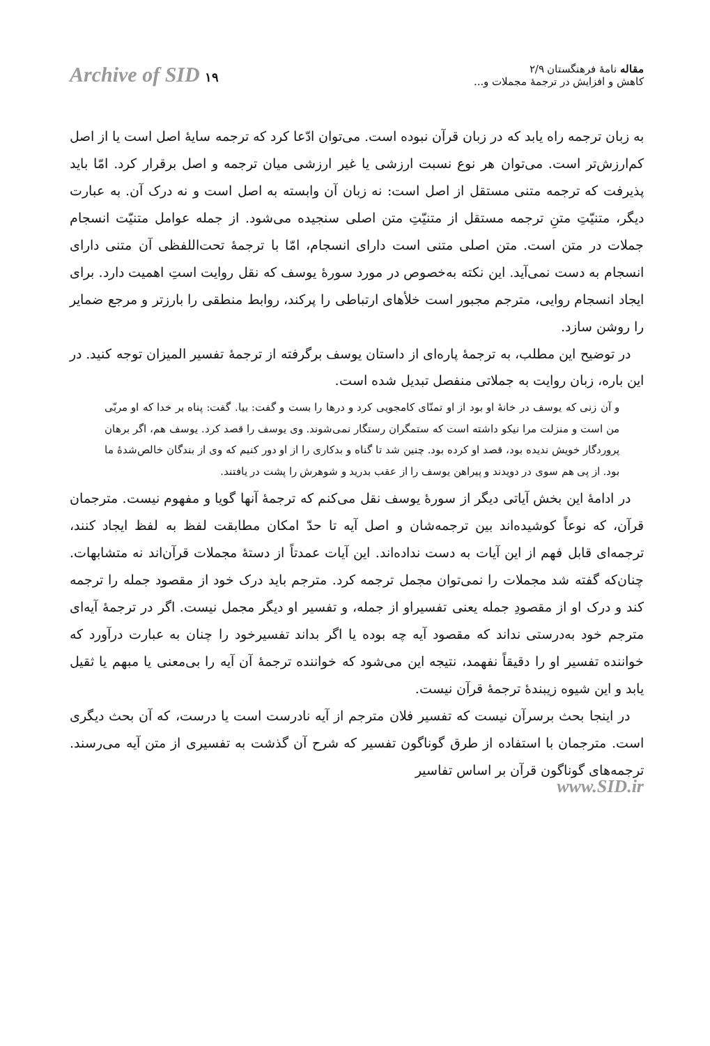مقاله نامهٔ فرهنگستان ۲/۹
کاهش و افزایش در ترجمهٔ مجملات و...
Archive of SID ۱۹
به زبان ترجمه راه یابد که در زبان قرآن نبوده است. می‌توان ادّعا کرد که ترجمه سایهٔ اصل است یا از اصل کم‌ارزش‌تر است. می‌توان هر نوع نسبت ارزشی یا غیر ارزشی میان ترجمه و اصل برقرار کرد. امّا باید پذیرفت که ترجمه متنی مستقل از اصل است: نه زبان آن وابسته به اصل است و نه درک آن. به عبارت دیگر، متنیّتِ متنِ ترجمه مستقل از متنیّتِ متن اصلی سنجیده می‌شود. از جمله عوامل متنیّت انسجام جملات در متن است. متن اصلی متنی است دارای انسجام، امّا با ترجمهٔ تحت‌اللفظی آن متنی دارای انسجام به دست نمی‌آید. این نکته به‌خصوص در مورد سورهٔ یوسف که نقل روایت استِ اهمیت دارد. برای ایجاد انسجام روایی، مترجم مجبور است خلأهای ارتباطی را پرکند، روابط منطقی را بارزتر و مرجع ضمایر را روشن سازد.
در توضیح این مطلب، به ترجمهٔ پاره‌ای از داستان یوسف برگرفته از ترجمهٔ تفسیر المیزان توجه کنید. در این باره، زبان روایت به جملاتی منفصل تبدیل شده است.
و آن زنی که یوسف در خانهٔ او بود از او تمنّای کامجویی کرد و درها را بست و گفت: بیا. گفت: پناه بر خدا که او مربّی من است و منزلت مرا نیکو داشته است که ستمگران رستگار نمی‌شوند. وی یوسف را قصد کرد. یوسف هم، اگر برهان پروردگار خویش ندیده بود، قصد او کرده بود. چنین شد تا گناه و بدکاری را از او دور کنیم که وی از بندگان خالص‌شدهٔ ما بود. از پی هم سوی در دویدند و پیراهن یوسف را از عقب بدرید و شوهرش را پشت در یافتند.
در ادامهٔ این بخش آیاتی دیگر از سورهٔ یوسف نقل می‌کنم که ترجمهٔ آنها گویا و مفهوم نیست. مترجمان قرآن، که نوعاً کوشیده‌اند بین ترجمه‌شان و اصل آیه تا حدّ امکان مطابقت لفظ به لفظ ایجاد کنند، ترجمه‌ای قابل فهم از این آیات به دست نداده‌اند. این آیات عمدتاً از دستهٔ مجملات قرآن‌اند نه متشابهات. چنان‌که گفته شد مجملات را نمی‌توان مجمل ترجمه کرد. مترجم باید درک خود از مقصود جمله را ترجمه کند و درک او از مقصودِ جمله یعنی تفسیراو از جمله، و تفسیر او دیگر مجمل نیست. اگر در ترجمهٔ آیه‌ای مترجم خود به‌درستی نداند که مقصود آیه چه بوده یا اگر بداند تفسیرخود را چنان به عبارت درآورد که خواننده تفسیر او را دقیقاً نفهمد، نتیجه این می‌شود که خواننده ترجمهٔ آن آیه را بی‌معنی یا مبهم یا ثقیل یابد و این شیوه زیبندهٔ ترجمهٔ قرآن نیست.
در اینجا بحث برسرآن نیست که تفسیر فلان مترجم از آیه نادرست است یا درست، که آن بحث دیگری است. مترجمان با استفاده از طرق گوناگون تفسیر که شرح آن گذشت به تفسیری از متن آیه می‌رسند. ترجمه‌های گوناگون قرآن بر اساس تفاسیر
www.SID.ir